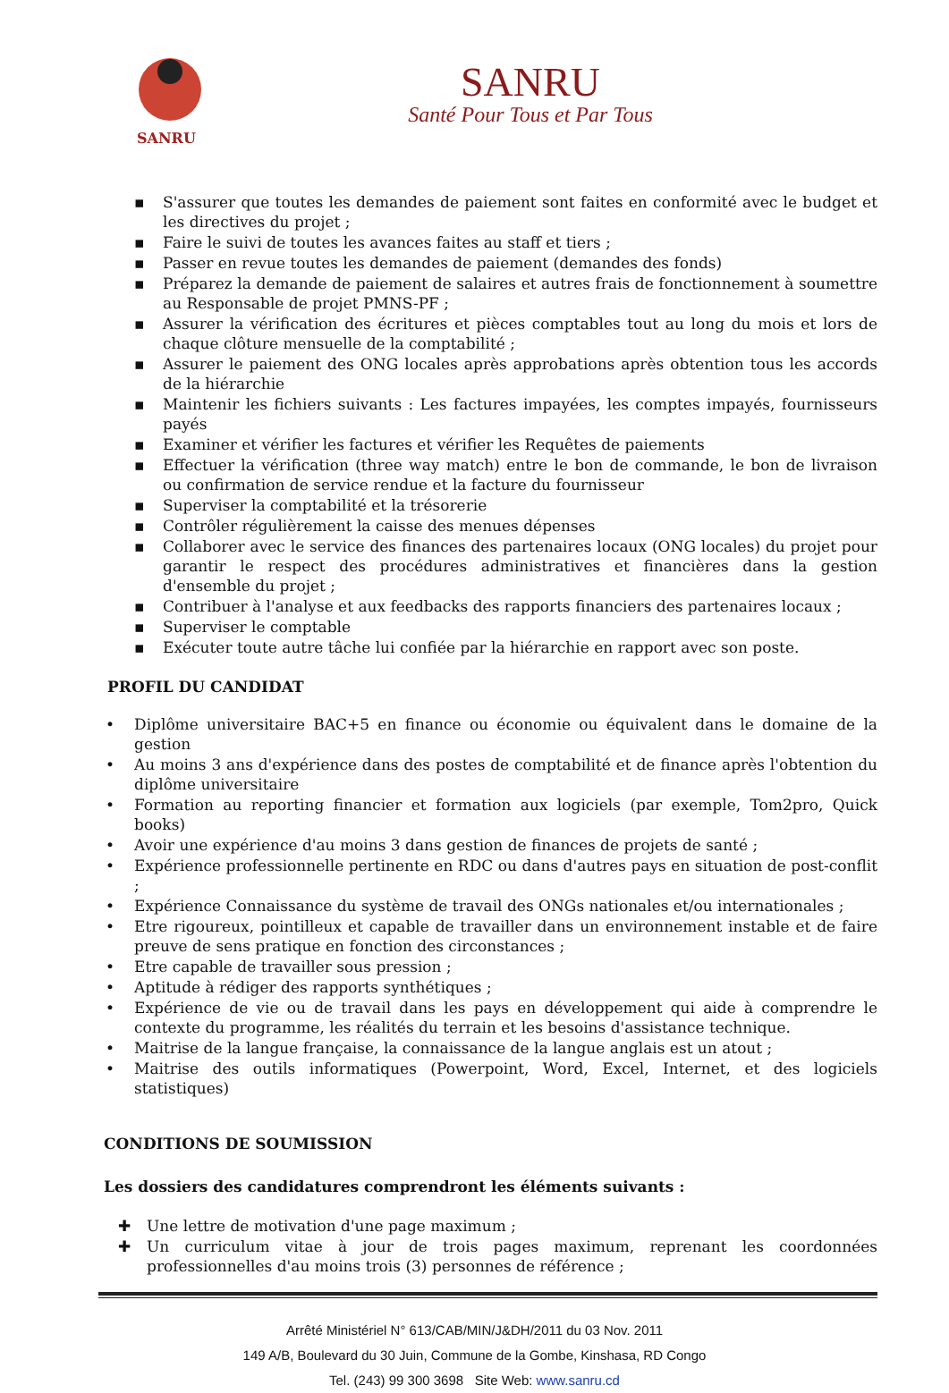SANRU
SANRU
Santé Pour Tous et Par Tous
▪ S'assurer que toutes les demandes de paiement sont faites en conformité avec le budget et les directives du projet ;
▪ Faire le suivi de toutes les avances faites au staff et tiers ;
▪ Passer en revue toutes les demandes de paiement (demandes des fonds)
▪ Préparez la demande de paiement de salaires et autres frais de fonctionnement à soumettre au Responsable de projet PMNS-PF ;
▪ Assurer la vérification des écritures et pièces comptables tout au long du mois et lors de chaque clôture mensuelle de la comptabilité ;
▪ Assurer le paiement des ONG locales après approbations après obtention tous les accords de la hiérarchie
▪ Maintenir les fichiers suivants : Les factures impayées, les comptes impayés, fournisseurs payés
▪ Examiner et vérifier les factures et vérifier les Requêtes de paiements
▪ Effectuer la vérification (three way match) entre le bon de commande, le bon de livraison ou confirmation de service rendue et la facture du fournisseur
▪ Superviser la comptabilité et la trésorerie
▪ Contrôler régulièrement la caisse des menues dépenses
▪ Collaborer avec le service des finances des partenaires locaux (ONG locales) du projet pour garantir le respect des procédures administratives et financières dans la gestion d'ensemble du projet ;
▪ Contribuer à l'analyse et aux feedbacks des rapports financiers des partenaires locaux ;
▪ Superviser le comptable
▪ Exécuter toute autre tâche lui confiée par la hiérarchie en rapport avec son poste.
PROFIL DU CANDIDAT
• Diplôme universitaire BAC+5 en finance ou économie ou équivalent dans le domaine de la gestion
• Au moins 3 ans d'expérience dans des postes de comptabilité et de finance après l'obtention du diplôme universitaire
• Formation au reporting financier et formation aux logiciels (par exemple, Tom2pro, Quick books)
• Avoir une expérience d'au moins 3 dans gestion de finances de projets de santé ;
• Expérience professionnelle pertinente en RDC ou dans d'autres pays en situation de post-conflit ;
• Expérience Connaissance du système de travail des ONGs nationales et/ou internationales ;
• Etre rigoureux, pointilleux et capable de travailler dans un environnement instable et de faire preuve de sens pratique en fonction des circonstances ;
• Etre capable de travailler sous pression ;
• Aptitude à rédiger des rapports synthétiques ;
• Expérience de vie ou de travail dans les pays en développement qui aide à comprendre le contexte du programme, les réalités du terrain et les besoins d'assistance technique.
• Maitrise de la langue française, la connaissance de la langue anglais est un atout ;
• Maitrise des outils informatiques (Powerpoint, Word, Excel, Internet, et des logiciels statistiques)
CONDITIONS DE SOUMISSION
Les dossiers des candidatures comprendront les éléments suivants :
✚ Une lettre de motivation d'une page maximum ;
✚ Un curriculum vitae à jour de trois pages maximum, reprenant les coordonnées professionnelles d'au moins trois (3) personnes de référence ;
Arrêté Ministériel N° 613/CAB/MIN/J&DH/2011 du 03 Nov. 2011
149 A/B, Boulevard du 30 Juin, Commune de la Gombe, Kinshasa, RD Congo
Tel. (243) 99 300 3698 Site Web: www.sanru.cd